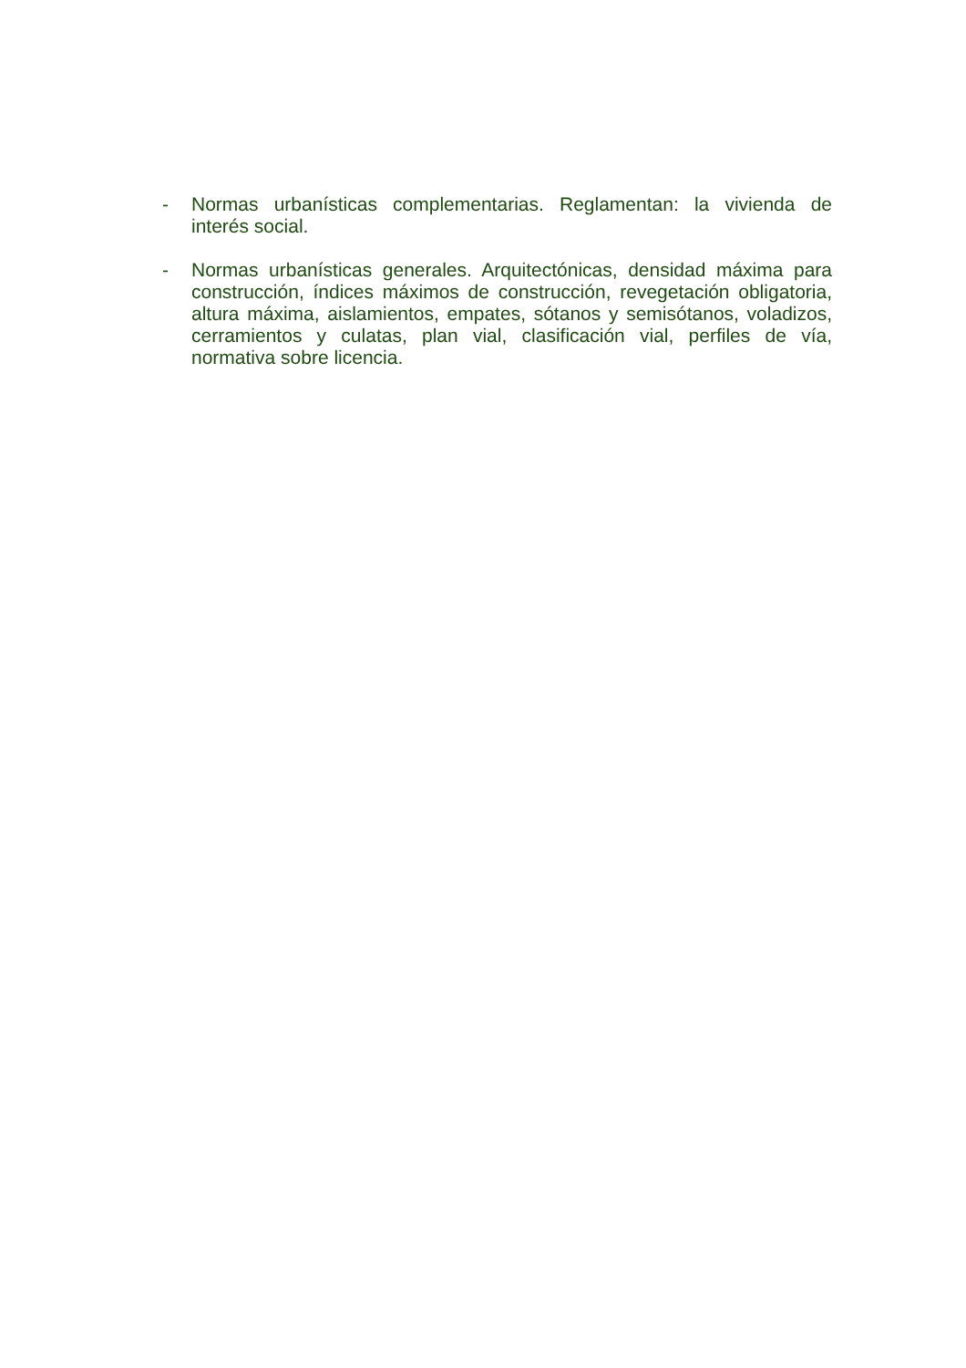- Normas urbanísticas complementarias. Reglamentan: la vivienda de interés social.
- Normas urbanísticas generales. Arquitectónicas, densidad máxima para construcción, índices máximos de construcción, revegetación obligatoria, altura máxima, aislamientos, empates, sótanos y semisótanos, voladizos, cerramientos y culatas, plan vial, clasificación vial, perfiles de vía, normativa sobre licencia.